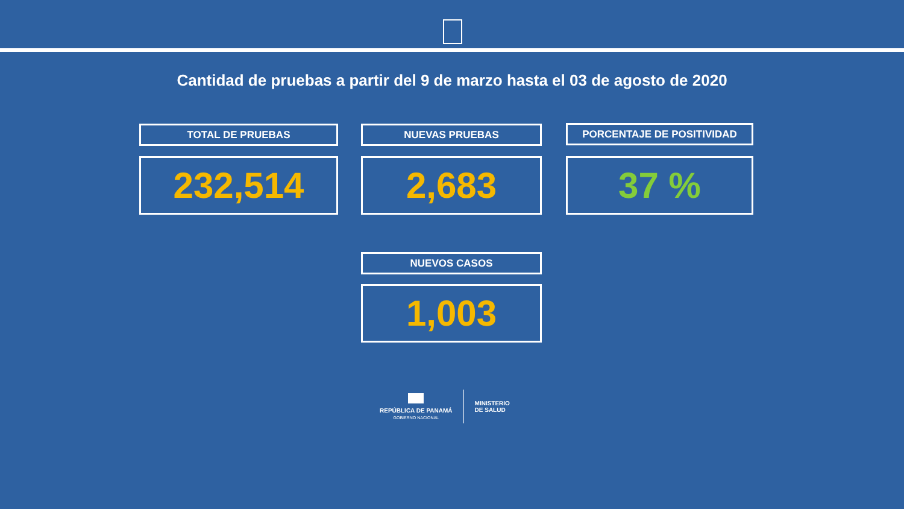Cantidad de pruebas a partir del 9 de marzo hasta el 03 de agosto de 2020
TOTAL DE PRUEBAS NUEVAS PRUEBAS PORCENTAJE DE POSITIVIDAD
232,514 2,683 37 %
NUEVOS CASOS
1,003
REPÚBLICA DE PANAMÁ
GOBIERNO NACIONAL
MINISTERIO
DE SALUD